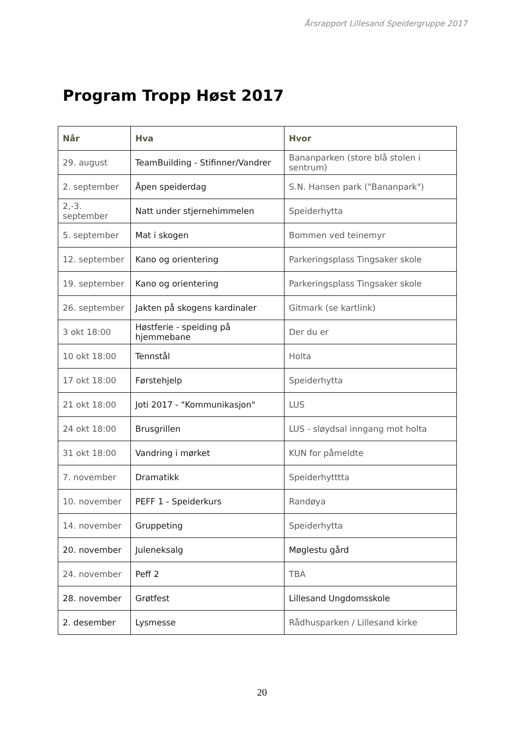Årsrapport Lillesand Speidergruppe 2017
Program Tropp Høst 2017
| Når | Hva | Hvor |
| --- | --- | --- |
| 29. august | TeamBuilding - Stifinner/Vandrer | Bananparken (store blå stolen i sentrum) |
| 2. september | Åpen speiderdag | S.N. Hansen park ("Bananpark") |
| 2,-3. september | Natt under stjernehimmelen | Speiderhytta |
| 5. september | Mat i skogen | Bommen ved teinemyr |
| 12. september | Kano og orientering | Parkeringsplass Tingsaker skole |
| 19. september | Kano og orientering | Parkeringsplass Tingsaker skole |
| 26. september | Jakten på skogens kardinaler | Gitmark (se kartlink) |
| 3 okt 18:00 | Høstferie - speiding på hjemmebane | Der du er |
| 10 okt 18:00 | Tennstål | Holta |
| 17 okt 18:00 | Førstehjelp | Speiderhytta |
| 21 okt 18:00 | Joti 2017 - "Kommunikasjon" | LUS |
| 24 okt 18:00 | Brusgrillen | LUS - sløydsal inngang mot holta |
| 31 okt 18:00 | Vandring i mørket | KUN for påmeldte |
| 7. november | Dramatikk | Speiderhytttta |
| 10. november | PEFF 1 - Speiderkurs | Randøya |
| 14. november | Gruppeting | Speiderhytta |
| 20. november | Juleneksalg | Møglestu gård |
| 24. november | Peff 2 | TBA |
| 28. november | Grøtfest | Lillesand Ungdomsskole |
| 2. desember | Lysmesse | Rådhusparken / Lillesand kirke |
20